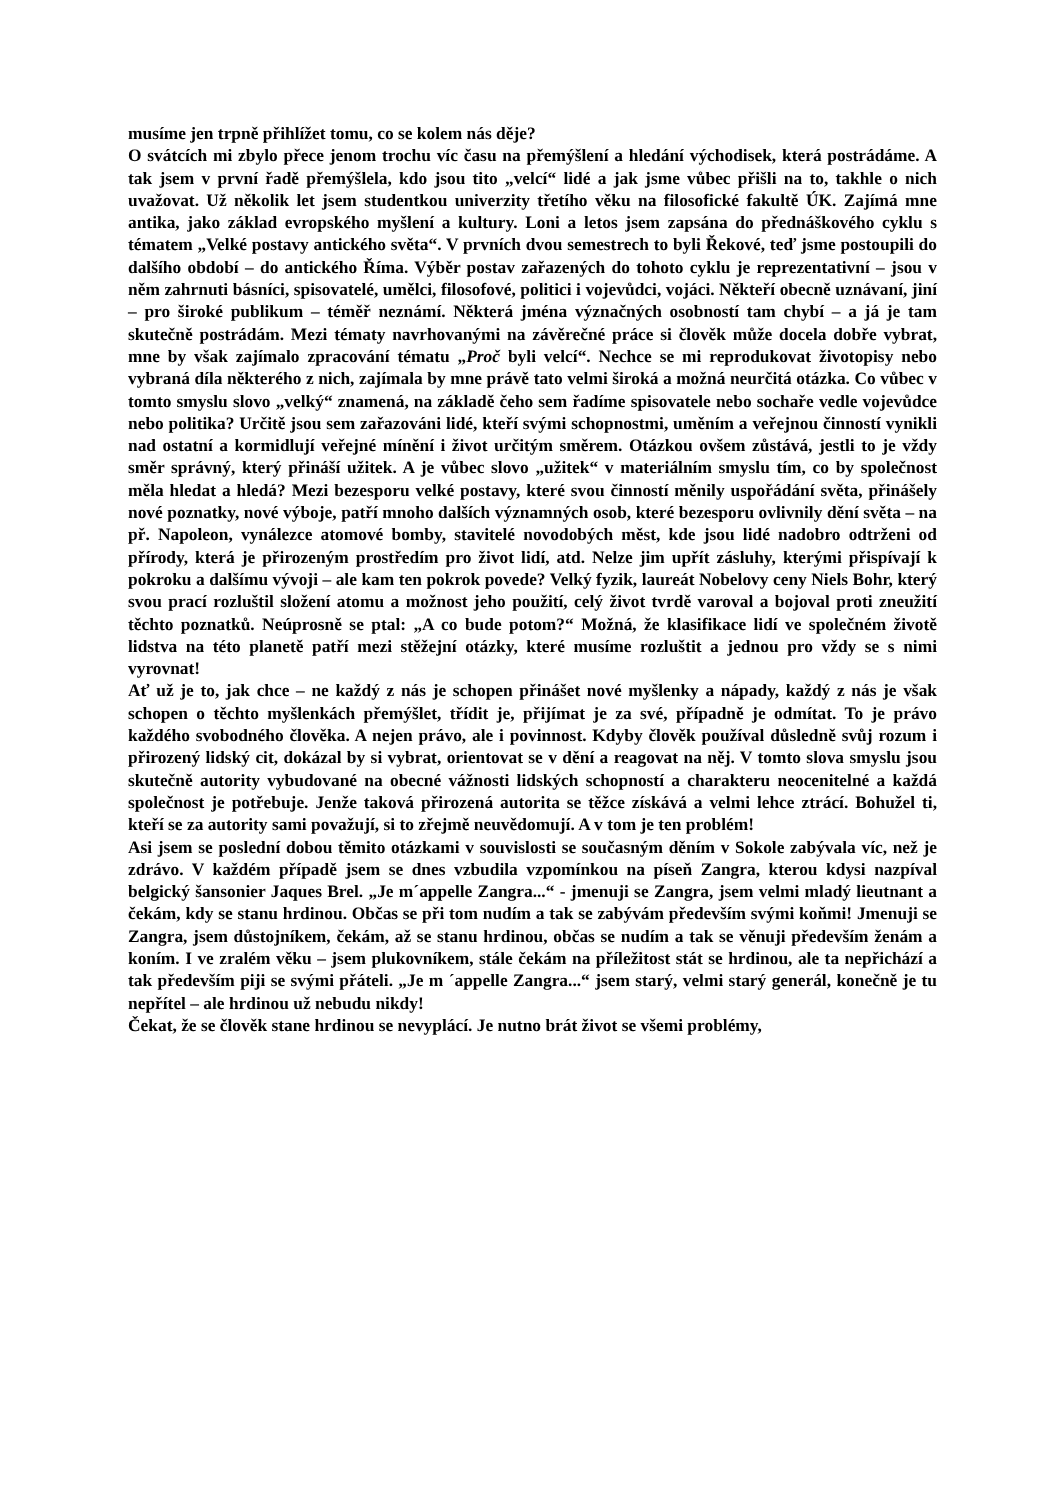musíme jen trpně přihlížet tomu, co se kolem nás děje?
O svátcích mi zbylo přece jenom trochu víc času na přemýšlení a hledání východisek, která postrádáme. A tak jsem v první řadě přemýšlela, kdo jsou tito „velcí“ lidé a jak jsme vůbec přišli na to, takhle o nich uvažovat. Už několik let jsem studentkou univerzity třetího věku na filosofické fakultě ÚK. Zajímá mne antika, jako základ evropského myšlení a kultury. Loni a letos jsem zapsána do přednáškového cyklu s tématem „Velké postavy antického světa“. V prvních dvou semestrech to byli Řekové, teď jsme postoupili do dalšího období – do antického Říma. Výběr postav zařazených do tohoto cyklu je reprezentativní – jsou v něm zahrnuti básníci, spisovatelé, umělci, filosofové, politici i vojevůdci, vojáci. Někteří obecně uznávaní, jiní – pro široké publikum – téměř neznámí. Některá jména význačných osobností tam chybí – a já je tam skutečně postrádám. Mezi tématy navrhovanými na závěrečné práce si člověk může docela dobře vybrat, mne by však zajímalo zpracování tématu „Proč byli velcí“. Nechce se mi reprodukovat životopisy nebo vybraná díla některého z nich, zajímala by mne právě tato velmi široká a možná neurčitá otázka. Co vůbec v tomto smyslu slovo „velký“ znamená, na základě čeho sem řadíme spisovatele nebo sochaře vedle vojevůdce nebo politika? Určitě jsou sem zařazováni lidé, kteří svými schopnostmi, uměním a veřejnou činností vynikli nad ostatní a kormidlují veřejné mínění i život určitým směrem. Otázkou ovšem zůstává, jestli to je vždy směr správný, který přináší užitek. A je vůbec slovo „užitek“ v materiálním smyslu tím, co by společnost měla hledat a hledá? Mezi bezesporu velké postavy, které svou činností měnily uspořádání světa, přinášely nové poznatky, nové výboje, patří mnoho dalších významných osob, které bezesporu ovlivnily dění světa – na př. Napoleon, vynálezce atomové bomby, stavitelé novodobých měst, kde jsou lidé nadobro odtrženi od přírody, která je přirozeným prostředím pro život lidí, atd. Nelze jim upřít zásluhy, kterými přispívají k pokroku a dalšímu vývoji – ale kam ten pokrok povede? Velký fyzik, laureát Nobelovy ceny Niels Bohr, který svou prací rozluštil složení atomu a možnost jeho použití, celý život tvrdě varoval a bojoval proti zneužití těchto poznatků. Neúprosně se ptal: „A co bude potom?“ Možná, že klasifikace lidí ve společném životě lidstva na této planetě patří mezi stěžejní otázky, které musíme rozluštit a jednou pro vždy se s nimi vyrovnat!
Ať už je to, jak chce – ne každý z nás je schopen přinášet nové myšlenky a nápady, každý z nás je však schopen o těchto myšlenkách přemýšlet, třídit je, přijímat je za své, případně je odmítat. To je právo každého svobodného člověka. A nejen právo, ale i povinnost. Kdyby člověk používal důsledně svůj rozum i přirozený lidský cit, dokázal by si vybrat, orientovat se v dění a reagovat na něj. V tomto slova smyslu jsou skutečně autority vybudované na obecné vážnosti lidských schopností a charakteru neocenitelné a každá společnost je potřebuje. Jenže taková přirozená autorita se těžce získává a velmi lehce ztrácí. Bohužel ti, kteří se za autority sami považují, si to zřejmě neuvědomují. A v tom je ten problém!
Asi jsem se poslední dobou těmito otázkami v souvislosti se současným děním v Sokole zabývala víc, než je zdrávo. V každém případě jsem se dnes vzbudila vzpomínkou na píseň Zangra, kterou kdysi nazpíval belgický šansonier Jaques Brel. „Je m´appelle Zangra...“ - jmenuji se Zangra, jsem velmi mladý lieutnant a čekám, kdy se stanu hrdinou. Občas se při tom nudím a tak se zabývám především svými koňmi! Jmenuji se Zangra, jsem důstojníkem, čekám, až se stanu hrdinou, občas se nudím a tak se věnuji především ženám a koním. I ve zralém věku – jsem plukovníkem, stále čekám na příležitost stát se hrdinou, ale ta nepřichází a tak především piji se svými přáteli. „Je m ´appelle Zangra...“ jsem starý, velmi starý generál, konečně je tu nepřítel – ale hrdinou už nebudu nikdy!
Čekat, že se člověk stane hrdinou se nevyplácí. Je nutno brát život se všemi problémy,